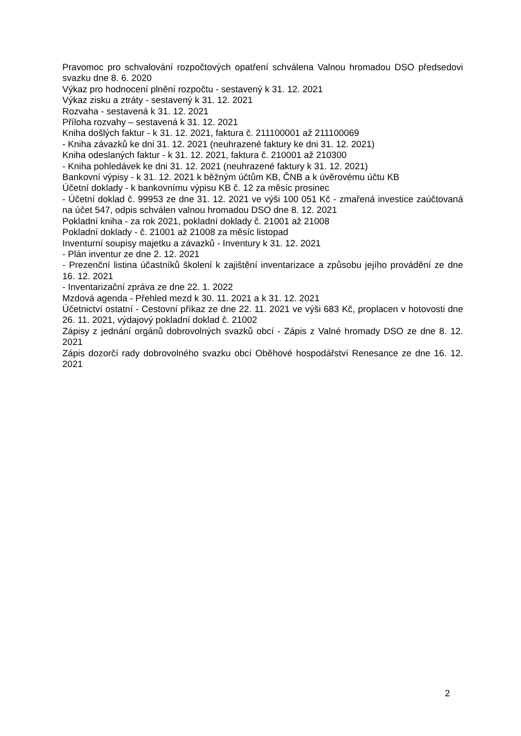Pravomoc pro schvalování rozpočtových opatření schválena Valnou hromadou DSO předsedovi svazku dne 8. 6. 2020
Výkaz pro hodnocení plnění rozpočtu - sestavený k 31. 12. 2021
Výkaz zisku a ztráty - sestavený k 31. 12. 2021
Rozvaha - sestavená k 31. 12. 2021
Příloha rozvahy – sestavená k 31. 12. 2021
Kniha došlých faktur - k 31. 12. 2021, faktura č. 211100001 až 211100069
- Kniha závazků ke dni 31. 12. 2021 (neuhrazené faktury ke dni 31. 12. 2021)
Kniha odeslaných faktur - k 31. 12. 2021, faktura č. 210001 až 210300
- Kniha pohledávek ke dni 31. 12. 2021 (neuhrazené faktury k 31. 12. 2021)
Bankovní výpisy - k 31. 12. 2021 k běžným účtům KB, ČNB a k úvěrovému účtu KB
Účetní doklady - k bankovnímu výpisu KB č. 12 za měsíc prosinec
- Účetní doklad č. 99953 ze dne 31. 12. 2021 ve výši 100 051 Kč - zmařená investice zaúčtovaná na účet 547, odpis schválen valnou hromadou DSO dne 8. 12. 2021
Pokladní kniha - za rok 2021, pokladní doklady č. 21001 až 21008
Pokladní doklady - č. 21001 až 21008 za měsíc listopad
Inventurní soupisy majetku a závazků - Inventury k 31. 12. 2021
- Plán inventur ze dne 2. 12. 2021
- Prezenční listina účastníků školení k zajištění inventarizace a způsobu jejího provádění ze dne 16. 12. 2021
- Inventarizační zpráva ze dne 22. 1. 2022
Mzdová agenda - Přehled mezd k 30. 11. 2021 a k 31. 12. 2021
Účetnictví ostatní - Cestovní příkaz ze dne 22. 11. 2021 ve výši 683 Kč, proplacen v hotovosti dne 26. 11. 2021, výdajový pokladní doklad č. 21002
Zápisy z jednání orgánů dobrovolných svazků obcí - Zápis z Valné hromady DSO ze dne 8. 12. 2021
Zápis dozorčí rady dobrovolného svazku obcí Oběhové hospodářství Renesance ze dne 16. 12. 2021
2